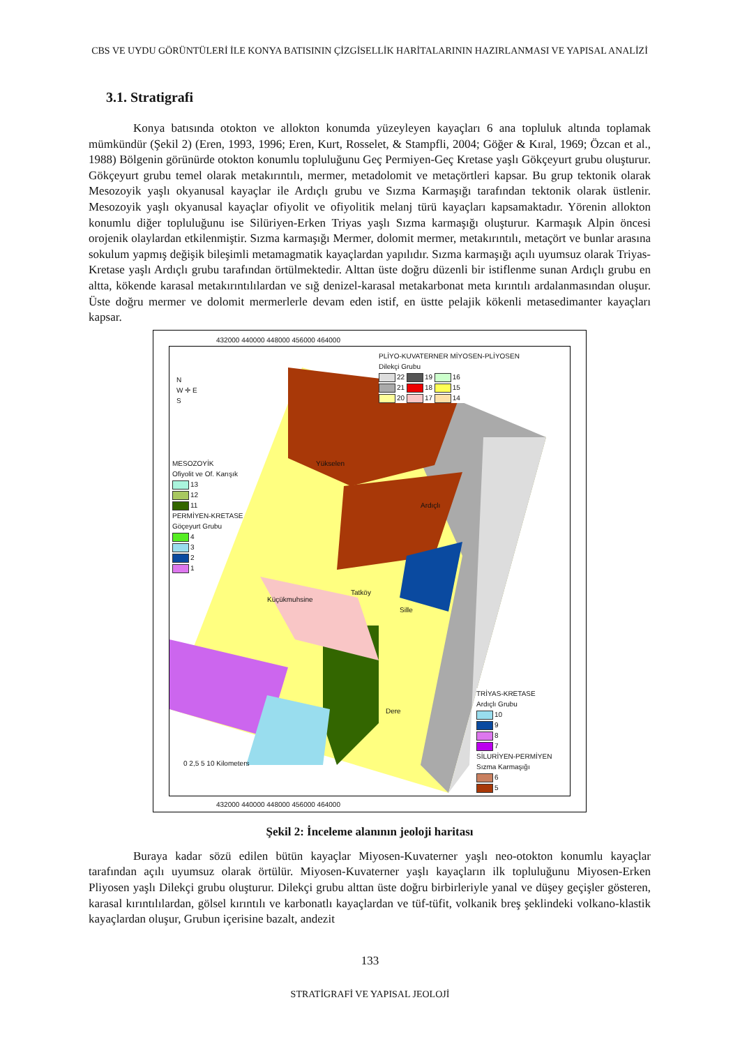CBS VE UYDU GÖRÜNTÜLERİ İLE KONYA BATISININ ÇİZGİSELLİK HARİTALARININ HAZIRLANMASI VE YAPISAL ANALİZİ
3.1. Stratigrafi
Konya batısında otokton ve allokton konumda yüzeyleyen kayaçları 6 ana topluluk altında toplamak mümkündür (Şekil 2) (Eren, 1993, 1996; Eren, Kurt, Rosselet, & Stampfli, 2004; Göğer & Kıral, 1969; Özcan et al., 1988) Bölgenin görünürde otokton konumlu topluluğunu Geç Permiyen-Geç Kretase yaşlı Gökçeyurt grubu oluşturur. Gökçeyurt grubu temel olarak metakırıntılı, mermer, metadolomit ve metaçörtleri kapsar. Bu grup tektonik olarak Mesozoyik yaşlı okyanusal kayaçlar ile Ardıçlı grubu ve Sızma Karmaşığı tarafından tektonik olarak üstlenir. Mesozoyik yaşlı okyanusal kayaçlar ofiyolit ve ofiyolitik melanj türü kayaçları kapsamaktadır. Yörenin allokton konumlu diğer topluluğunu ise Silüriyen-Erken Triyas yaşlı Sızma karmaşığı oluşturur. Karmaşık Alpin öncesi orojenik olaylardan etkilenmiştir. Sızma karmaşığı Mermer, dolomit mermer, metakırıntılı, metaçört ve bunlar arasına sokulum yapmış değişik bileşimli metamagmatik kayaçlardan yapılıdır. Sızma karmaşığı açılı uyumsuz olarak Triyas-Kretase yaşlı Ardıçlı grubu tarafından örtülmektedir. Alttan üste doğru düzenli bir istiflenme sunan Ardıçlı grubu en altta, kökende karasal metakırıntılılardan ve sığ denizel-karasal metakarbonat meta kırıntılı ardalanmasından oluşur. Üste doğru mermer ve dolomit mermerlerle devam eden istif, en üstte pelajik kökenli metasedimanter kayaçları kapsar.
N
W ✛ E
S
MESOZOYİK
Ofiyolit ve Of. Karışık
13
12
11
PERMİYEN-KRETASE
Göçeyurt Grubu
4
3
2
1
PLİYO-KUVATERNER MİYOSEN-PLİYOSEN
Dilekçi Grubu
22 19 16
21 18 15
20 17 14
TRİYAS-KRETASE
Ardıçlı Grubu
10
9
8
7
SİLURİYEN-PERMİYEN
Sızma Karmaşığı
6
5
0 2,5 5 10 Kilometers
Yükselen
Ardıçlı
Küçükmuhsine
Tatköy
Sille
Dere
432000 440000 448000 456000 464000
432000 440000 448000 456000 464000
Şekil 2: İnceleme alanının jeoloji haritası
Buraya kadar sözü edilen bütün kayaçlar Miyosen-Kuvaterner yaşlı neo-otokton konumlu kayaçlar tarafından açılı uyumsuz olarak örtülür. Miyosen-Kuvaterner yaşlı kayaçların ilk topluluğunu Miyosen-Erken Pliyosen yaşlı Dilekçi grubu oluşturur. Dilekçi grubu alttan üste doğru birbirleriyle yanal ve düşey geçişler gösteren, karasal kırıntılılardan, gölsel kırıntılı ve karbonatlı kayaçlardan ve tüf-tüfit, volkanik breş şeklindeki volkano-klastik kayaçlardan oluşur, Grubun içerisine bazalt, andezit
133
STRATİGRAFİ VE YAPISAL JEOLOJİ